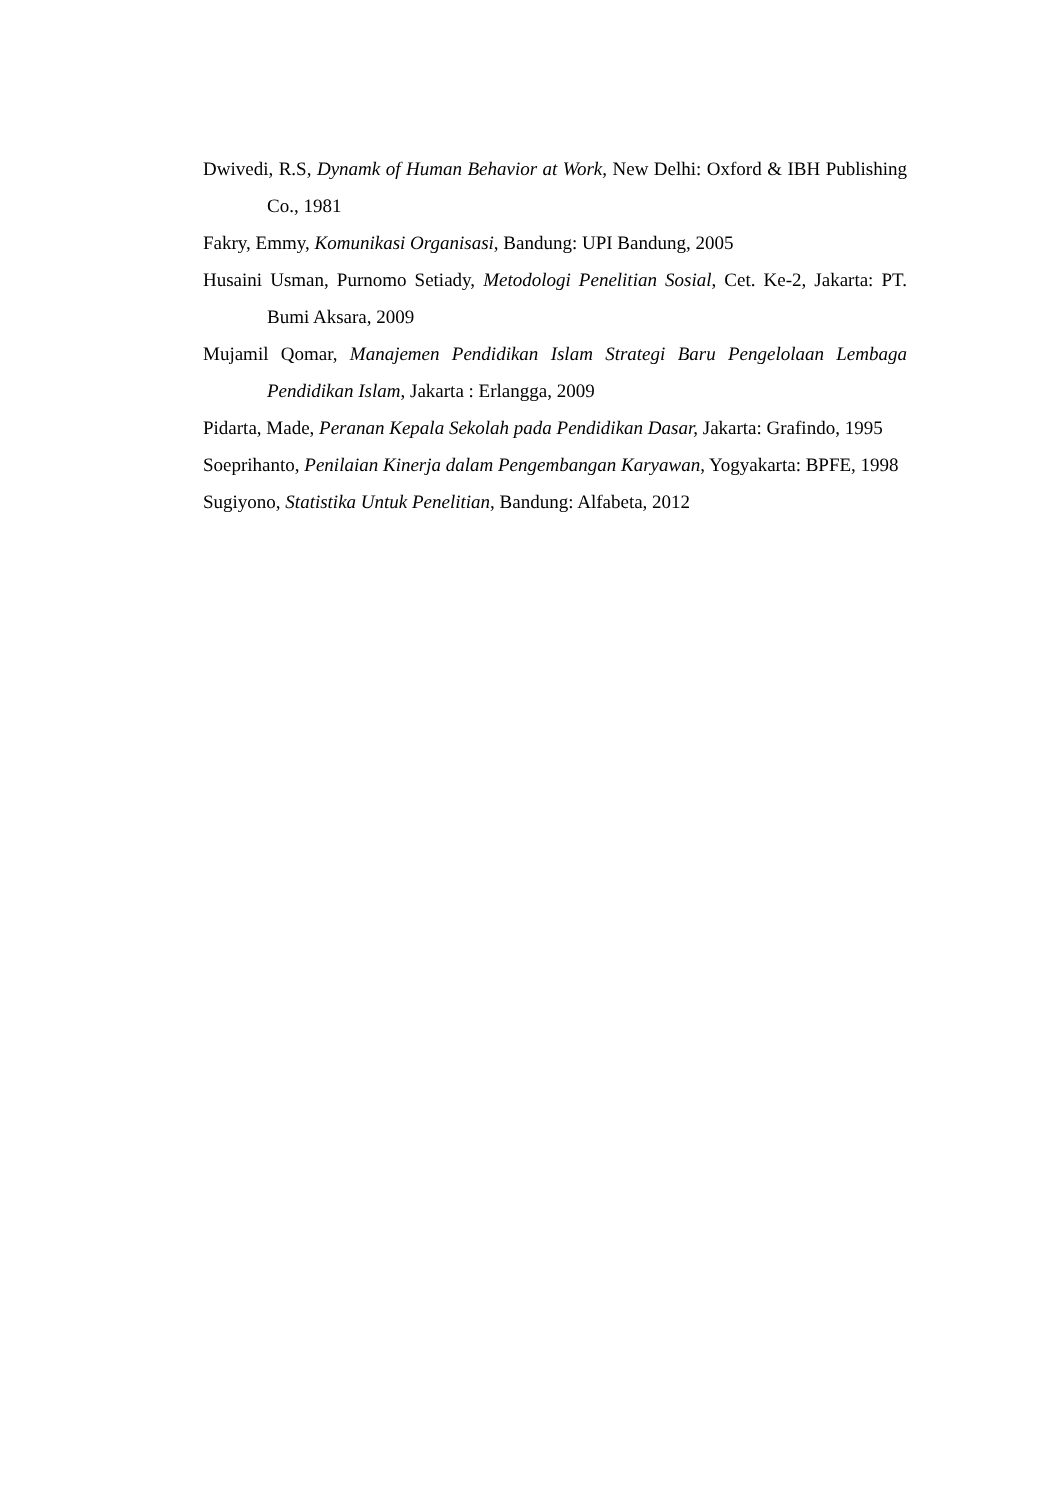Dwivedi, R.S, Dynamk of Human Behavior at Work, New Delhi: Oxford & IBH Publishing Co., 1981
Fakry, Emmy, Komunikasi Organisasi, Bandung: UPI Bandung, 2005
Husaini Usman, Purnomo Setiady, Metodologi Penelitian Sosial, Cet. Ke-2, Jakarta: PT. Bumi Aksara, 2009
Mujamil Qomar, Manajemen Pendidikan Islam Strategi Baru Pengelolaan Lembaga Pendidikan Islam, Jakarta : Erlangga, 2009
Pidarta, Made, Peranan Kepala Sekolah pada Pendidikan Dasar, Jakarta: Grafindo, 1995
Soeprihanto, Penilaian Kinerja dalam Pengembangan Karyawan, Yogyakarta: BPFE, 1998
Sugiyono, Statistika Untuk Penelitian, Bandung: Alfabeta, 2012